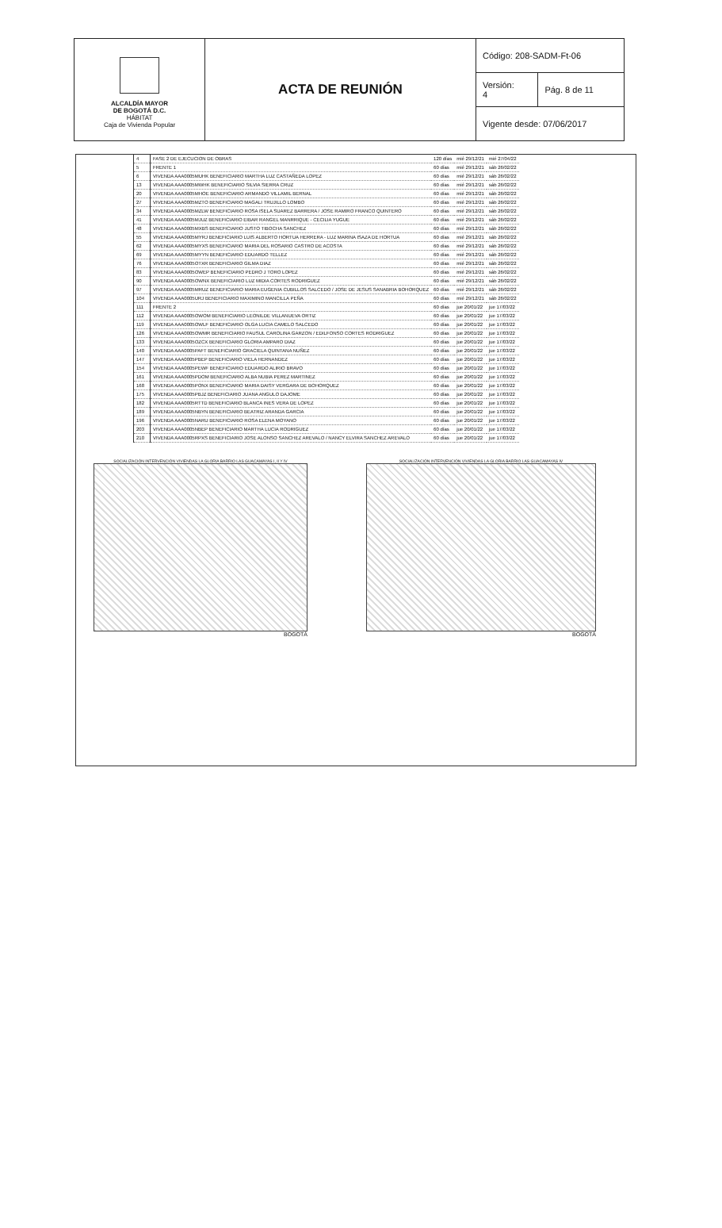| ALCALDÍA MAYOR DE BOGOTÁ D.C. HÁBITAT Caja de Vivienda Popular | ACTA DE REUNIÓN | Código: 208-SADM-Ft-06 | |
| | | Versión: 4 | Pág. 8 de 11 |
| | | Vigente desde: 07/06/2017 | |
| 4 | FASE 2 DE EJECUCION DE OBRAS | 120 días | mié 29/12/21 | mié 27/04/22 |
| 5 | FRENTE 1 | 60 días | mié 29/12/21 | sáb 26/02/22 |
| 6 | VIVENDA AAA0005MUHK BENEFICIARIO MARTHA LUZ CASTAÑEDA LOPEZ | 60 días | mié 29/12/21 | sáb 26/02/22 |
| 13 | VIVENDA AAA0005MWHK BENEFICIARIO SILVIA SIERRA CRUZ | 60 días | mié 29/12/21 | sáb 26/02/22 |
| 20 | VIVENDA AAA0005MHOE BENEFICIARIO ARMANDO VILLAMIL BERNAL | 60 días | mié 29/12/21 | sáb 26/02/22 |
| 27 | VIVENDA AAA0005MZTO BENEFICIARIO MAGALI TRUJILLO LOMBO | 60 días | mié 29/12/21 | sáb 26/02/22 |
| 34 | VIVENDA AAA0005MZLW BENEFICIARIO ROSA ISELA SUAREZ BARRERA / JOSE RAMIRO FRANCO QUINTERO | 60 días | mié 29/12/21 | sáb 26/02/22 |
| 41 | VIVENDA AAA0005MJUZ BENEFICIARIO EIBAR RANGEL MANRRIQUE - CECILIA YUGUE | 60 días | mié 29/12/21 | sáb 26/02/22 |
| 48 | VIVENDA AAA0005MXBS BENEFICIARIO JUSTO TIBOCHA SANCHEZ | 60 días | mié 29/12/21 | sáb 26/02/22 |
| 55 | VIVENDA AAA0005MYRJ BENEFICIARIO LUIS ALBERTO HORTUA HERRERA - LUZ MARINA ISAZA DE HORTUA | 60 días | mié 29/12/21 | sáb 26/02/22 |
| 62 | VIVENDA AAA0005MYXS BENEFICIARIO MARIA DEL ROSARIO CASTRO DE ACOSTA | 60 días | mié 29/12/21 | sáb 26/02/22 |
| 69 | VIVENDA AAA0005MYYN BENEFICIARIO EDUARDO TELLEZ | 60 días | mié 29/12/21 | sáb 26/02/22 |
| 76 | VIVENDA AAA0005OTXR BENEFICIARIO GILMA DIAZ | 60 días | mié 29/12/21 | sáb 26/02/22 |
| 83 | VIVENDA AAA0005OWEP BENEFICIARIO PEDRO J TORO LOPEZ | 60 días | mié 29/12/21 | sáb 26/02/22 |
| 90 | VIVENDA AAA0005OWNX BENEFICIARIO LUZ MIDIA CORTES RODRIGUEZ | 60 días | mié 29/12/21 | sáb 26/02/22 |
| 97 | VIVENDA AAA0005MRUZ BENEFICIARIO MARIA EUGENIA CUBILLOS SALCEDO / JOSE DE JESUS SANABRIA BOHORQUEZ | 60 días | mié 29/12/21 | sáb 26/02/22 |
| 104 | VIVENDA AAA0005URJ BENEFICIARIO MAXIMINO MANCILLA PEÑA | 60 días | mié 29/12/21 | sáb 26/02/22 |
| 111 | FRENTE 2 | 60 días | jue 20/01/22 | jue 17/03/22 |
| 112 | VIVENDA AAA0005OWOM BENEFICIARIO LEONILDE VILLANUEVA ORTIZ | 60 días | jue 20/01/22 | jue 17/03/22 |
| 119 | VIVENDA AAA0005OWLF BENEFICIARIO OLGA LUCIA CAMELO SALCEDO | 60 días | jue 20/01/22 | jue 17/03/22 |
| 126 | VIVENDA AAA0005OWMR BENEFICIARIO FAUSUL CAROLINA GARZON / EDILFONSO CORTES RODRIGUEZ | 60 días | jue 20/01/22 | jue 17/03/22 |
| 133 | VIVENDA AAA0005OZCX BENEFICIARIO GLORIA AMPARO DIAZ | 60 días | jue 20/01/22 | jue 17/03/22 |
| 140 | VIVENDA AAA0005PAFT BENEFICIARIO GRACIELA QUINTANA NUÑEZ | 60 días | jue 20/01/22 | jue 17/03/22 |
| 147 | VIVENDA AAA0005PBEP BENEFICIARIO VIELA HERNANDEZ | 60 días | jue 20/01/22 | jue 17/03/22 |
| 154 | VIVENDA AAA0005PEWF BENEFICIARIO EDUARDO ALIRIO BRAVO | 60 días | jue 20/01/22 | jue 17/03/22 |
| 161 | VIVENDA AAA0005PDOM BENEFICIARIO ALBA NUBIA PEREZ MARTINEZ | 60 días | jue 20/01/22 | jue 17/03/22 |
| 168 | VIVENDA AAA0005PONX BENEFICIARIO MARIA DAISY VERGARA DE BOHORQUEZ | 60 días | jue 20/01/22 | jue 17/03/22 |
| 175 | VIVENDA AAA0005PBJZ BENEFICIARIO JUANA ANGULO DAJOME | 60 días | jue 20/01/22 | jue 17/03/22 |
| 182 | VIVENDA AAA0005RTTD BENEFICIARIO BLANCA INES VERA DE LOPEZ | 60 días | jue 20/01/22 | jue 17/03/22 |
| 189 | VIVENDA AAA0005NBYN BENEFICIARIO BEATRIZ ARANDA GARCIA | 60 días | jue 20/01/22 | jue 17/03/22 |
| 196 | VIVENDA AAA0005NARU BENEFICIARIO ROSA ELENA MOYANO | 60 días | jue 20/01/22 | jue 17/03/22 |
| 203 | VIVENDA AAA0005NBEP BENEFICIARIO MARTHA LUCIA RODRIGUEZ | 60 días | jue 20/01/22 | jue 17/03/22 |
| 210 | VIVENDA AAA0005RPXS BENEFICIARIO JOSE ALONSO SANCHEZ AREVALO / NANCY ELVIRA SANCHEZ AREVALO | 60 días | jue 20/01/22 | jue 17/03/22 |
SOCIALIZACIÓN INTERVENCIÓN VIVIENDAS LA GLORIA BARRIO LAS GUACAMAYAS I, II Y IV
BOGOTÁ
SOCIALIZACIÓN INTERVENCIÓN VIVIENDAS LA GLORIA BARRIO LAS GUACAMAYAS IV
BOGOTÁ